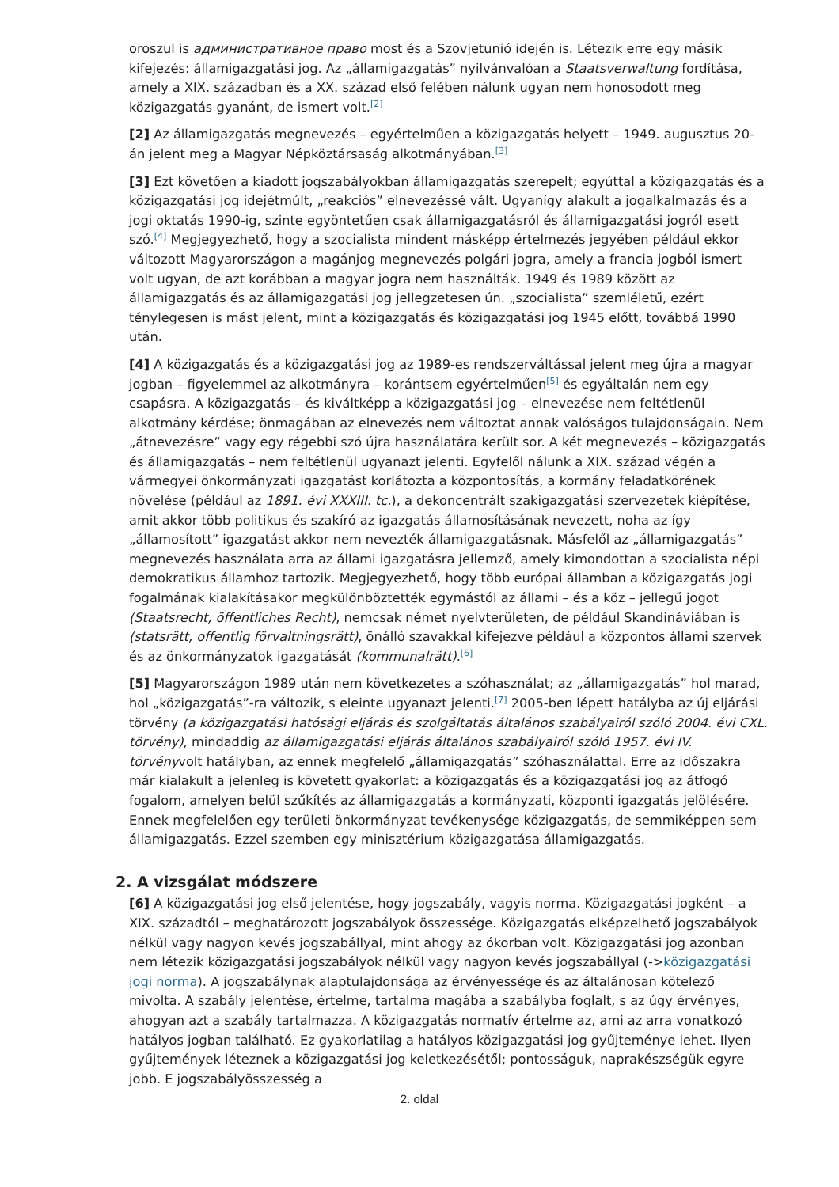oroszul is административное право most és a Szovjetunió idején is. Létezik erre egy másik kifejezés: államigazgatási jog. Az „államigazgatás” nyilvánvalóan a Staatsverwaltung fordítása, amely a XIX. században és a XX. század első felében nálunk ugyan nem honosodott meg közigazgatás gyanánt, de ismert volt.<sup>[2]</sup>
[2] Az államigazgatás megnevezés – egyértelműen a közigazgatás helyett – 1949. augusztus 20-án jelent meg a Magyar Népköztársaság alkotmányában.<sup>[3]</sup>
[3] Ezt követően a kiadott jogszabályokban államigazgatás szerepelt; egyúttal a közigazgatás és a közigazgatási jog idejétmúlt, „reakciós” elnevezéssé vált. Ugyanígy alakult a jogalkalmazás és a jogi oktatás 1990-ig, szinte egyöntetűen csak államigazgatásról és államigazgatási jogról esett szó.<sup>[4]</sup> Megjegyezhető, hogy a szocialista mindent másképp értelmezés jegyében például ekkor változott Magyarországon a magánjog megnevezés polgári jogra, amely a francia jogból ismert volt ugyan, de azt korábban a magyar jogra nem használták. 1949 és 1989 között az államigazgatás és az államigazgatási jog jellegzetesen ún. „szocialista” szemléletű, ezért ténylegesen is mást jelent, mint a közigazgatás és közigazgatási jog 1945 előtt, továbbá 1990 után.
[4] A közigazgatás és a közigazgatási jog az 1989-es rendszerváltással jelent meg újra a magyar jogban – figyelemmel az alkotmányra – korántsem egyértelműen<sup>[5]</sup> és egyáltalán nem egy csapásra. A közigazgatás – és kiváltképp a közigazgatási jog – elnevezése nem feltétlenül alkotmány kérdése; önmagában az elnevezés nem változtat annak valóságos tulajdonságain. Nem „átnevezésre” vagy egy régebbi szó újra használatára került sor. A két megnevezés – közigazgatás és államigazgatás – nem feltétlenül ugyanazt jelenti. Egyfelől nálunk a XIX. század végén a vármegyei önkormányzati igazgatást korlátozta a központosítás, a kormány feladatkörének növelése (például az 1891. évi XXXIII. tc.), a dekoncentrált szakigazgatási szervezetek kiépítése, amit akkor több politikus és szakíró az igazgatás államosításának nevezett, noha az így „államosított” igazgatást akkor nem nevezték államigazgatásnak. Másfelől az „államigazgatás” megnevezés használata arra az állami igazgatásra jellemző, amely kimondottan a szocialista népi demokratikus államhoz tartozik. Megjegyezhető, hogy több európai államban a közigazgatás jogi fogalmának kialakításakor megkülönböztették egymástól az állami – és a köz – jellegű jogot (Staatsrecht, öffentliches Recht), nemcsak német nyelvterületen, de például Skandináviában is (statsrätt, offentlig förvaltningsrätt), önálló szavakkal kifejezve például a központos állami szervek és az önkormányzatok igazgatását (kommunalrätt).<sup>[6]</sup>
[5] Magyarországon 1989 után nem következetes a szóhasználat; az „államigazgatás” hol marad, hol „közigazgatás”-ra változik, s eleinte ugyanazt jelenti.<sup>[7]</sup> 2005-ben lépett hatályba az új eljárási törvény (a közigazgatási hatósági eljárás és szolgáltatás általános szabályairól szóló 2004. évi CXL. törvény), mindaddig az államigazgatási eljárás általános szabályairól szóló 1957. évi IV. törvényvolt hatályban, az ennek megfelelő „államigazgatás” szóhasználattal. Erre az időszakra már kialakult a jelenleg is követett gyakorlat: a közigazgatás és a közigazgatási jog az átfogó fogalom, amelyen belül szűkítés az államigazgatás a kormányzati, központi igazgatás jelölésére. Ennek megfelelően egy területi önkormányzat tevékenysége közigazgatás, de semmiképpen sem államigazgatás. Ezzel szemben egy minisztérium közigazgatása államigazgatás.
2. A vizsgálat módszere
[6] A közigazgatási jog első jelentése, hogy jogszabály, vagyis norma. Közigazgatási jogként – a XIX. századtól – meghatározott jogszabályok összessége. Közigazgatás elképzelhető jogszabályok nélkül vagy nagyon kevés jogszabállyal, mint ahogy az ókorban volt. Közigazgatási jog azonban nem létezik közigazgatási jogszabályok nélkül vagy nagyon kevés jogszabállyal (->közigazgatási jogi norma). A jogszabálynak alaptulajdonsága az érvényessége és az általánosan kötelező mivolta. A szabály jelentése, értelme, tartalma magába a szabályba foglalt, s az úgy érvényes, ahogyan azt a szabály tartalmazza. A közigazgatás normatív értelme az, ami az arra vonatkozó hatályos jogban található. Ez gyakorlatilag a hatályos közigazgatási jog gyűjteménye lehet. Ilyen gyűjtemények léteznek a közigazgatási jog keletkezésétől; pontosságuk, naprakészségük egyre jobb. E jogszabályösszesség a
2. oldal